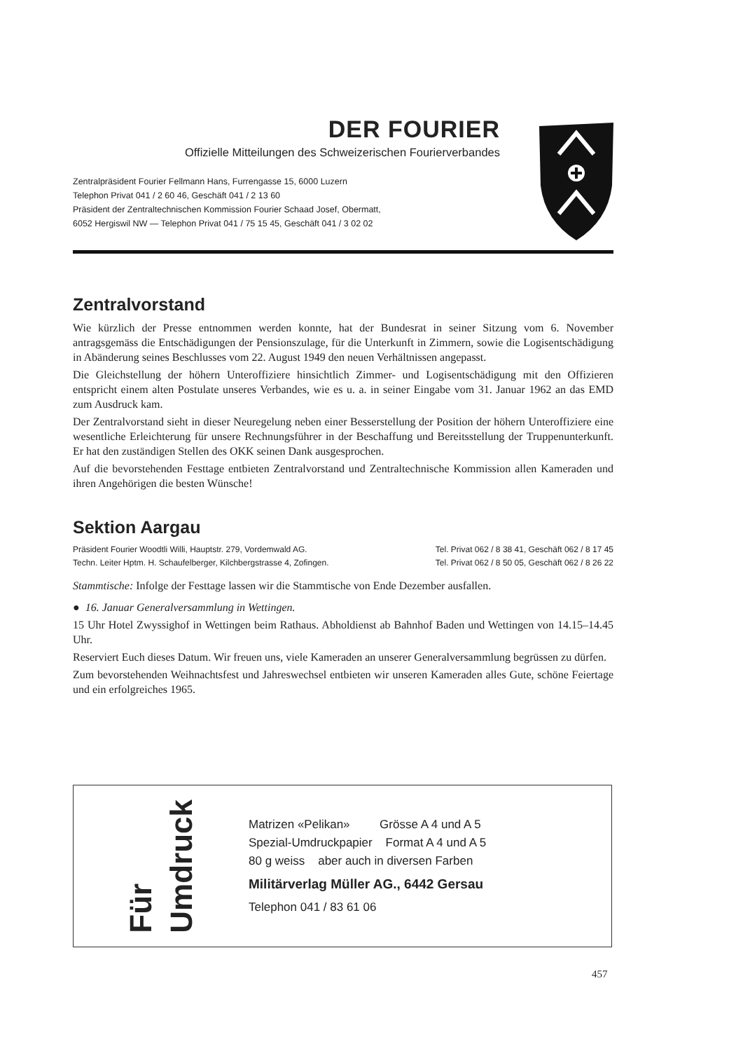DER FOURIER
Offizielle Mitteilungen des Schweizerischen Fourierverbandes
Zentralpräsident Fourier Fellmann Hans, Furrengasse 15, 6000 Luzern
Telephon Privat 041 / 2 60 46, Geschäft 041 / 2 13 60
Präsident der Zentraltechnischen Kommission Fourier Schaad Josef, Obermatt,
6052 Hergiswil NW — Telephon Privat 041 / 75 15 45, Geschäft 041 / 3 02 02
Zentralvorstand
Wie kürzlich der Presse entnommen werden konnte, hat der Bundesrat in seiner Sitzung vom 6. November antragsgemäss die Entschädigungen der Pensionszulage, für die Unterkunft in Zimmern, sowie die Logisentschädigung in Abänderung seines Beschlusses vom 22. August 1949 den neuen Verhältnissen angepasst.
Die Gleichstellung der höhern Unteroffiziere hinsichtlich Zimmer- und Logisentschädigung mit den Offizieren entspricht einem alten Postulate unseres Verbandes, wie es u. a. in seiner Eingabe vom 31. Januar 1962 an das EMD zum Ausdruck kam.
Der Zentralvorstand sieht in dieser Neuregelung neben einer Besserstellung der Position der höhern Unteroffiziere eine wesentliche Erleichterung für unsere Rechnungsführer in der Beschaffung und Bereitsstellung der Truppenunterkunft. Er hat den zuständigen Stellen des OKK seinen Dank ausgesprochen.
Auf die bevorstehenden Festtage entbieten Zentralvorstand und Zentraltechnische Kommission allen Kameraden und ihren Angehörigen die besten Wünsche!
Sektion Aargau
Präsident Fourier Woodtli Willi, Hauptstr. 279, Vordemwald AG. Tel. Privat 062 / 8 38 41, Geschäft 062 / 8 17 45
Techn. Leiter Hptm. H. Schaufelberger, Kilchbergstrasse 4, Zofingen. Tel. Privat 062 / 8 50 05, Geschäft 062 / 8 26 22
Stammtische: Infolge der Festtage lassen wir die Stammtische von Ende Dezember ausfallen.
● 16. Januar Generalversammlung in Wettingen.
15 Uhr Hotel Zwyssighof in Wettingen beim Rathaus. Abholdienst ab Bahnhof Baden und Wettingen von 14.15–14.45 Uhr.
Reserviert Euch dieses Datum. Wir freuen uns, viele Kameraden an unserer Generalversammlung begrüssen zu dürfen.
Zum bevorstehenden Weihnachtsfest und Jahreswechsel entbieten wir unseren Kameraden alles Gute, schöne Feiertage und ein erfolgreiches 1965.
Für Umdruck
Matrizen «Pelikan» Grösse A 4 und A 5
Spezial-Umdruckpapier Format A 4 und A 5
80 g weiss aber auch in diversen Farben
Militärverlag Müller AG., 6442 Gersau
Telephon 041 / 83 61 06
457